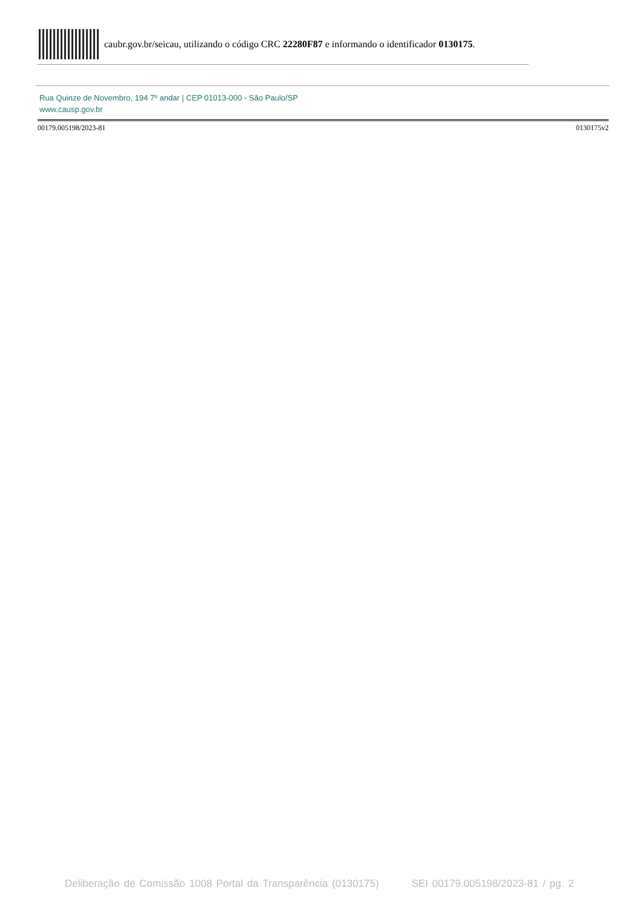caubr.gov.br/seicau, utilizando o código CRC 22280F87 e informando o identificador 0130175.
Rua Quinze de Novembro, 194 7º andar | CEP 01013-000 - São Paulo/SP
www.causp.gov.br
00179.005198/2023-81 0130175v2
Deliberação de Comissão 1008 Portal da Transparência (0130175) SEI 00179.005198/2023-81 / pg. 2